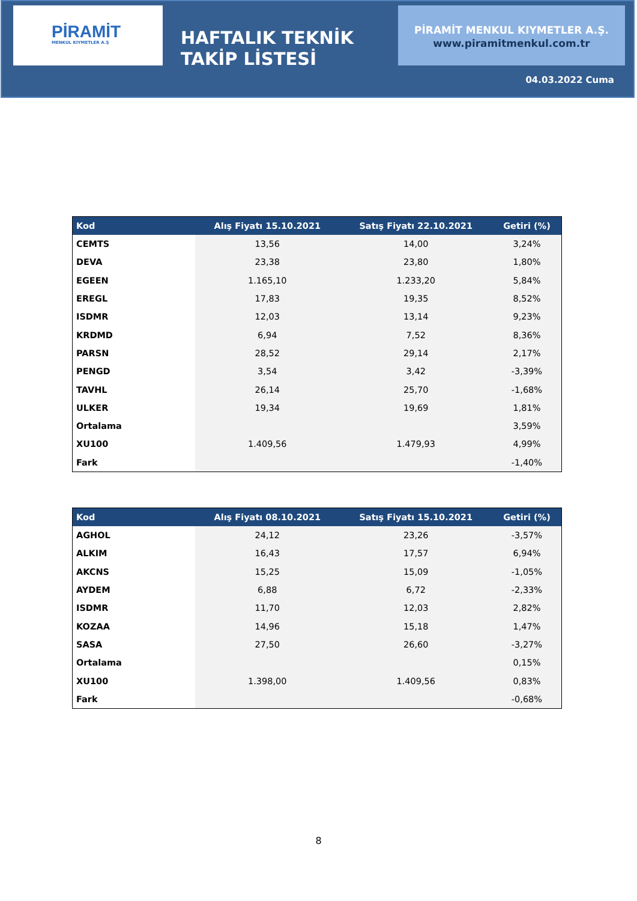PİRAMİT
MENKUL KIYMETLER A.Ş
HAFTALIK TEKNİK
TAKİP LİSTESİ
PİRAMİT MENKUL KIYMETLER A.Ş.
www.piramitmenkul.com.tr
04.03.2022 Cuma
| Kod | Alış Fiyatı 15.10.2021 | Satış Fiyatı 22.10.2021 | Getiri (%) |
| --- | --- | --- | --- |
| CEMTS | 13,56 | 14,00 | 3,24% |
| DEVA | 23,38 | 23,80 | 1,80% |
| EGEEN | 1.165,10 | 1.233,20 | 5,84% |
| EREGL | 17,83 | 19,35 | 8,52% |
| ISDMR | 12,03 | 13,14 | 9,23% |
| KRDMD | 6,94 | 7,52 | 8,36% |
| PARSN | 28,52 | 29,14 | 2,17% |
| PENGD | 3,54 | 3,42 | -3,39% |
| TAVHL | 26,14 | 25,70 | -1,68% |
| ULKER | 19,34 | 19,69 | 1,81% |
| Ortalama | | | 3,59% |
| XU100 | 1.409,56 | 1.479,93 | 4,99% |
| Fark | | | -1,40% |
| Kod | Alış Fiyatı 08.10.2021 | Satış Fiyatı 15.10.2021 | Getiri (%) |
| --- | --- | --- | --- |
| AGHOL | 24,12 | 23,26 | -3,57% |
| ALKIM | 16,43 | 17,57 | 6,94% |
| AKCNS | 15,25 | 15,09 | -1,05% |
| AYDEM | 6,88 | 6,72 | -2,33% |
| ISDMR | 11,70 | 12,03 | 2,82% |
| KOZAA | 14,96 | 15,18 | 1,47% |
| SASA | 27,50 | 26,60 | -3,27% |
| Ortalama | | | 0,15% |
| XU100 | 1.398,00 | 1.409,56 | 0,83% |
| Fark | | | -0,68% |
8